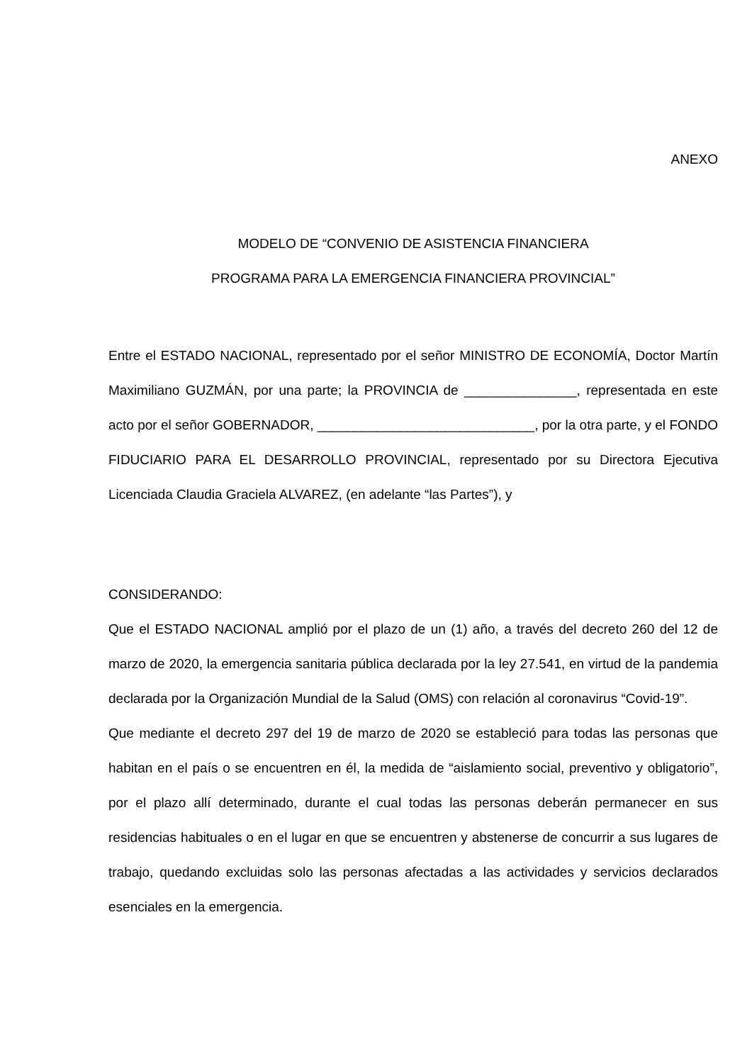ANEXO
MODELO DE “CONVENIO DE ASISTENCIA FINANCIERA
PROGRAMA PARA LA EMERGENCIA FINANCIERA PROVINCIAL”
Entre el ESTADO NACIONAL, representado por el señor MINISTRO DE ECONOMÍA, Doctor Martín Maximiliano GUZMÁN, por una parte; la PROVINCIA de _______________, representada en este acto por el señor GOBERNADOR, _____________________________, por la otra parte, y el FONDO FIDUCIARIO PARA EL DESARROLLO PROVINCIAL, representado por su Directora Ejecutiva Licenciada Claudia Graciela ALVAREZ, (en adelante “las Partes”), y
CONSIDERANDO:
Que el ESTADO NACIONAL amplió por el plazo de un (1) año, a través del decreto 260 del 12 de marzo de 2020, la emergencia sanitaria pública declarada por la ley 27.541, en virtud de la pandemia declarada por la Organización Mundial de la Salud (OMS) con relación al coronavirus “Covid-19”.
Que mediante el decreto 297 del 19 de marzo de 2020 se estableció para todas las personas que habitan en el país o se encuentren en él, la medida de “aislamiento social, preventivo y obligatorio”, por el plazo allí determinado, durante el cual todas las personas deberán permanecer en sus residencias habituales o en el lugar en que se encuentren y abstenerse de concurrir a sus lugares de trabajo, quedando excluidas solo las personas afectadas a las actividades y servicios declarados esenciales en la emergencia.